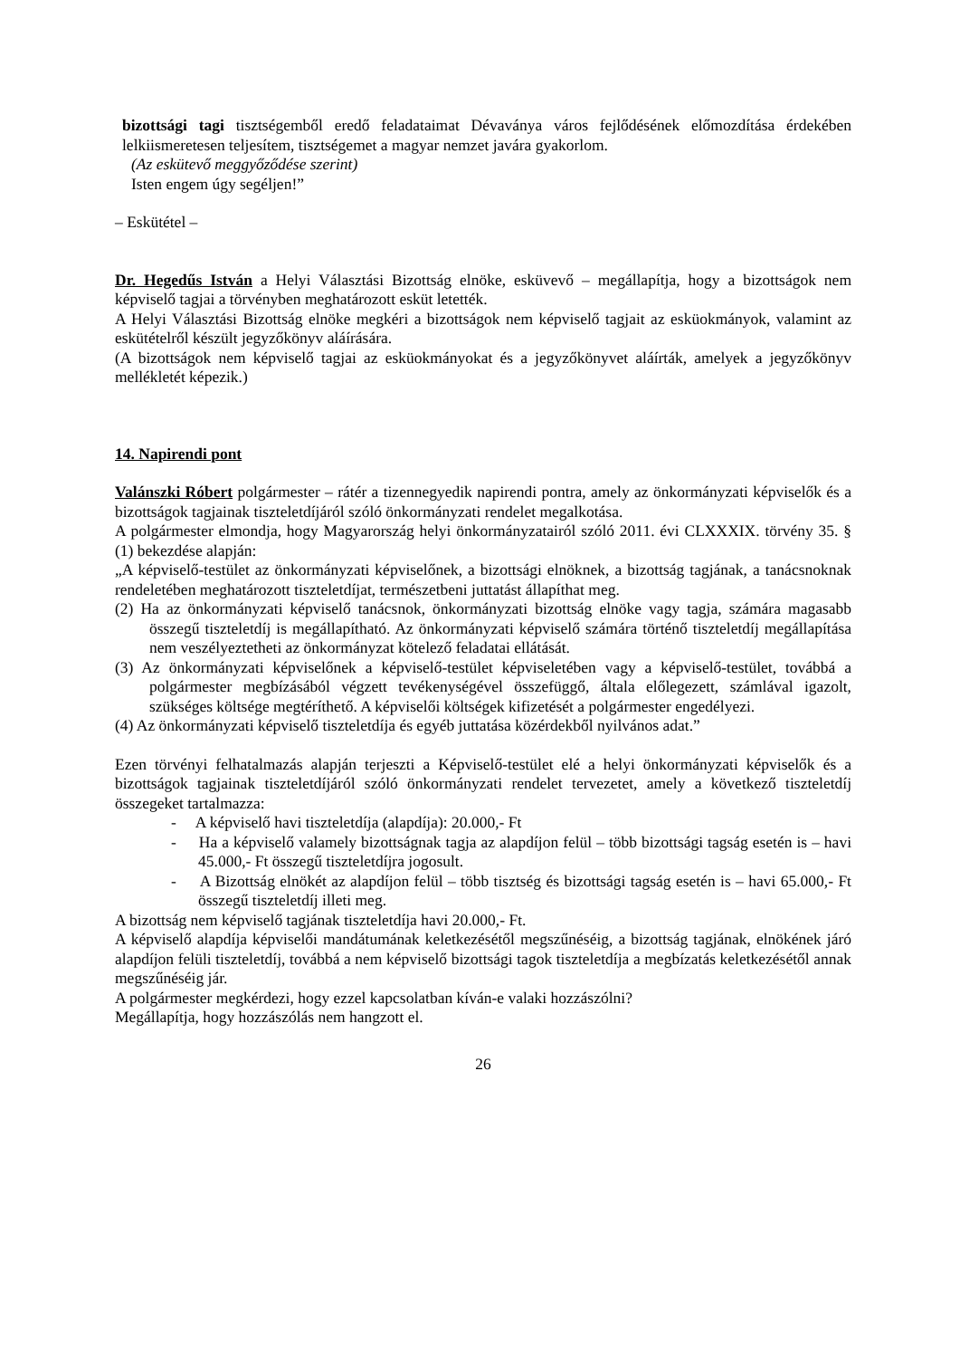bizottsági tagi tisztségemből eredő feladataimat Dévaványa város fejlődésének előmozdítása érdekében lelkiismeretesen teljesítem, tisztségemet a magyar nemzet javára gyakorlom.
(Az eskütevő meggyőződése szerint)
Isten engem úgy segéljen!”
– Eskütétel –
Dr. Hegedűs István a Helyi Választási Bizottság elnöke, esküvevő – megállapítja, hogy a bizottságok nem képviselő tagjai a törvényben meghatározott esküt letették.
A Helyi Választási Bizottság elnöke megkéri a bizottságok nem képviselő tagjait az esküokmányok, valamint az eskütételről készült jegyzőkönyv aláírására.
(A bizottságok nem képviselő tagjai az esküokmányokat és a jegyzőkönyvet aláírták, amelyek a jegyzőkönyv mellékletét képezik.)
14. Napirendi pont
Valánszki Róbert polgármester – rátér a tizennegyedik napirendi pontra, amely az önkormányzati képviselők és a bizottságok tagjainak tiszteletdíjáról szóló önkormányzati rendelet megalkotása.
A polgármester elmondja, hogy Magyarország helyi önkormányzatairól szóló 2011. évi CLXXXIX. törvény 35. § (1) bekezdése alapján:
„A képviselő-testület az önkormányzati képviselőnek, a bizottsági elnöknek, a bizottság tagjának, a tanácsnoknak rendeletében meghatározott tiszteletdíjat, természetbeni juttatást állapíthat meg.
(2) Ha az önkormányzati képviselő tanácsnok, önkormányzati bizottság elnöke vagy tagja, számára magasabb összegű tiszteletdíj is megállapítható. Az önkormányzati képviselő számára történő tiszteletdíj megállapítása nem veszélyeztetheti az önkormányzat kötelező feladatai ellátását.
(3) Az önkormányzati képviselőnek a képviselő-testület képviseletében vagy a képviselő-testület, továbbá a polgármester megbízásából végzett tevékenységével összefüggő, általa előlegezett, számlával igazolt, szükséges költsége megtéríthető. A képviselői költségek kifizetését a polgármester engedélyezi.
(4) Az önkormányzati képviselő tiszteletdíja és egyéb juttatása közérdekből nyilvános adat.”
Ezen törvényi felhatalmazás alapján terjeszti a Képviselő-testület elé a helyi önkormányzati képviselők és a bizottságok tagjainak tiszteletdíjáról szóló önkormányzati rendelet tervezetet, amely a következő tiszteletdíj összegeket tartalmazza:
- A képviselő havi tiszteletdíja (alapdíja): 20.000,- Ft
- Ha a képviselő valamely bizottságnak tagja az alapdíjon felül – több bizottsági tagság esetén is – havi 45.000,- Ft összegű tiszteletdíjra jogosult.
- A Bizottság elnökét az alapdíjon felül – több tisztség és bizottsági tagság esetén is – havi 65.000,- Ft összegű tiszteletdíj illeti meg.
A bizottság nem képviselő tagjának tiszteletdíja havi 20.000,- Ft.
A képviselő alapdíja képviselői mandátumának keletkezésétől megszűnéséig, a bizottság tagjának, elnökének járó alapdíjon felüli tiszteletdíj, továbbá a nem képviselő bizottsági tagok tiszteletdíja a megbízatás keletkezésétől annak megszűnéséig jár.
A polgármester megkérdezi, hogy ezzel kapcsolatban kíván-e valaki hozzászólni?
Megállapítja, hogy hozzászólás nem hangzott el.
26